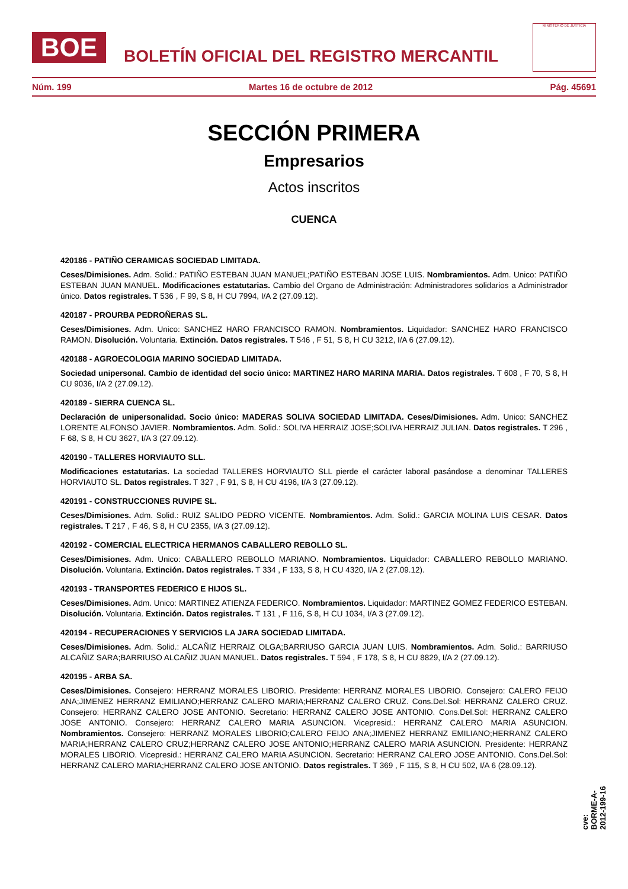BOE
BOLETÍN OFICIAL DEL REGISTRO MERCANTIL
MINISTERIO DE JUSTICIA
Núm. 199 Martes 16 de octubre de 2012 Pág. 45691
SECCIÓN PRIMERA
Empresarios
Actos inscritos
CUENCA
420186 - PATIÑO CERAMICAS SOCIEDAD LIMITADA.
Ceses/Dimisiones. Adm. Solid.: PATIÑO ESTEBAN JUAN MANUEL;PATIÑO ESTEBAN JOSE LUIS. Nombramientos. Adm. Unico: PATIÑO ESTEBAN JUAN MANUEL. Modificaciones estatutarias. Cambio del Organo de Administración: Administradores solidarios a Administrador único. Datos registrales. T 536 , F 99, S 8, H CU 7994, I/A 2 (27.09.12).
420187 - PROURBA PEDROÑERAS SL.
Ceses/Dimisiones. Adm. Unico: SANCHEZ HARO FRANCISCO RAMON. Nombramientos. Liquidador: SANCHEZ HARO FRANCISCO RAMON. Disolución. Voluntaria. Extinción. Datos registrales. T 546 , F 51, S 8, H CU 3212, I/A 6 (27.09.12).
420188 - AGROECOLOGIA MARINO SOCIEDAD LIMITADA.
Sociedad unipersonal. Cambio de identidad del socio único: MARTINEZ HARO MARINA MARIA. Datos registrales. T 608 , F 70, S 8, H CU 9036, I/A 2 (27.09.12).
420189 - SIERRA CUENCA SL.
Declaración de unipersonalidad. Socio único: MADERAS SOLIVA SOCIEDAD LIMITADA. Ceses/Dimisiones. Adm. Unico: SANCHEZ LORENTE ALFONSO JAVIER. Nombramientos. Adm. Solid.: SOLIVA HERRAIZ JOSE;SOLIVA HERRAIZ JULIAN. Datos registrales. T 296 , F 68, S 8, H CU 3627, I/A 3 (27.09.12).
420190 - TALLERES HORVIAUTO SLL.
Modificaciones estatutarias. La sociedad TALLERES HORVIAUTO SLL pierde el carácter laboral pasándose a denominar TALLERES HORVIAUTO SL. Datos registrales. T 327 , F 91, S 8, H CU 4196, I/A 3 (27.09.12).
420191 - CONSTRUCCIONES RUVIPE SL.
Ceses/Dimisiones. Adm. Solid.: RUIZ SALIDO PEDRO VICENTE. Nombramientos. Adm. Solid.: GARCIA MOLINA LUIS CESAR. Datos registrales. T 217 , F 46, S 8, H CU 2355, I/A 3 (27.09.12).
420192 - COMERCIAL ELECTRICA HERMANOS CABALLERO REBOLLO SL.
Ceses/Dimisiones. Adm. Unico: CABALLERO REBOLLO MARIANO. Nombramientos. Liquidador: CABALLERO REBOLLO MARIANO. Disolución. Voluntaria. Extinción. Datos registrales. T 334 , F 133, S 8, H CU 4320, I/A 2 (27.09.12).
420193 - TRANSPORTES FEDERICO E HIJOS SL.
Ceses/Dimisiones. Adm. Unico: MARTINEZ ATIENZA FEDERICO. Nombramientos. Liquidador: MARTINEZ GOMEZ FEDERICO ESTEBAN. Disolución. Voluntaria. Extinción. Datos registrales. T 131 , F 116, S 8, H CU 1034, I/A 3 (27.09.12).
420194 - RECUPERACIONES Y SERVICIOS LA JARA SOCIEDAD LIMITADA.
Ceses/Dimisiones. Adm. Solid.: ALCAÑIZ HERRAIZ OLGA;BARRIUSO GARCIA JUAN LUIS. Nombramientos. Adm. Solid.: BARRIUSO ALCAÑIZ SARA;BARRIUSO ALCAÑIZ JUAN MANUEL. Datos registrales. T 594 , F 178, S 8, H CU 8829, I/A 2 (27.09.12).
420195 - ARBA SA.
Ceses/Dimisiones. Consejero: HERRANZ MORALES LIBORIO. Presidente: HERRANZ MORALES LIBORIO. Consejero: CALERO FEIJO ANA;JIMENEZ HERRANZ EMILIANO;HERRANZ CALERO MARIA;HERRANZ CALERO CRUZ. Cons.Del.Sol: HERRANZ CALERO CRUZ. Consejero: HERRANZ CALERO JOSE ANTONIO. Secretario: HERRANZ CALERO JOSE ANTONIO. Cons.Del.Sol: HERRANZ CALERO JOSE ANTONIO. Consejero: HERRANZ CALERO MARIA ASUNCION. Vicepresid.: HERRANZ CALERO MARIA ASUNCION. Nombramientos. Consejero: HERRANZ MORALES LIBORIO;CALERO FEIJO ANA;JIMENEZ HERRANZ EMILIANO;HERRANZ CALERO MARIA;HERRANZ CALERO CRUZ;HERRANZ CALERO JOSE ANTONIO;HERRANZ CALERO MARIA ASUNCION. Presidente: HERRANZ MORALES LIBORIO. Vicepresid.: HERRANZ CALERO MARIA ASUNCION. Secretario: HERRANZ CALERO JOSE ANTONIO. Cons.Del.Sol: HERRANZ CALERO MARIA;HERRANZ CALERO JOSE ANTONIO. Datos registrales. T 369 , F 115, S 8, H CU 502, I/A 6 (28.09.12).
cve: BORME-A-2012-199-16